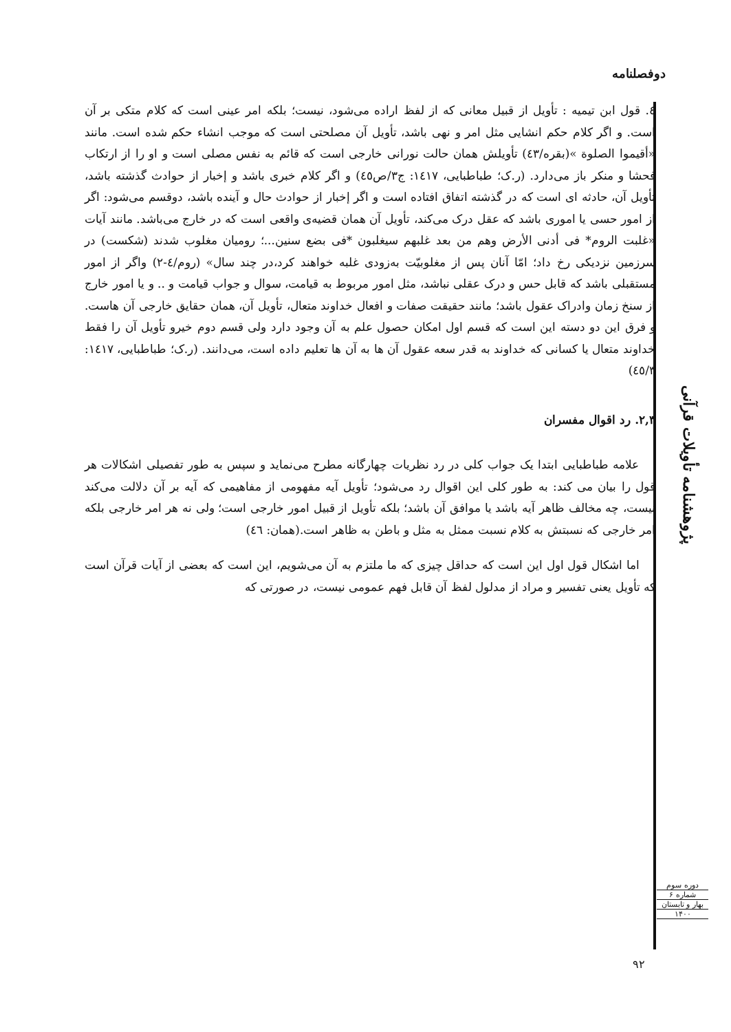دوفصلنامه
٤. قول ابن تيميه : تأویل از قبیل معانی که از لفظ اراده می‌شود، نیست؛ بلکه امر عینی است که کلام متکی بر آن است. و اگر کلام حکم انشایی مثل امر و نهی باشد، تأویل آن مصلحتی است که موجب انشاء حکم شده است. مانند «أقیموا الصلوة »(بقره/٤٣) تأویلش همان حالت نورانی خارجی است که قائم به نفس مصلی است و او را از ارتکاب فحشا و منکر باز می‌دارد. (ر.ک؛ طباطبایی، ١٤١٧: ج٣/ص٤٥) و اگر کلام خبری باشد و إخبار از حوادث گذشته باشد، تأویل آن، حادثه ای است که در گذشته اتفاق افتاده است و اگر إخبار از حوادث حال و آینده باشد، دوقسم می‌شود: اگر از امور حسی یا اموری باشد که عقل درک می‌کند، تأویل آن همان قضیه‌ی واقعی است که در خارج می‌باشد. مانند آیات «غلبت الروم* فی أدنی الأرض وهم من بعد غلبهم سیغلبون *فی بضع سنین...؛ رومیان مغلوب شدند (شکست) در سرزمین نزدیکی رخ داد؛ امّا آنان پس از مغلوبیّت به‌زودی غلبه خواهند کرد،در چند سال» (روم/٤-٢) واگر از امور مستقبلی باشد که قابل حس و درک عقلی نباشد، مثل امور مربوط به قیامت، سوال و جواب قیامت و .. و یا امور خارج از سنخ زمان وادراک عقول باشد؛ مانند حقیقت صفات و افعال خداوند متعال، تأویل آن، همان حقایق خارجی آن هاست. و فرق این دو دسته این است که قسم اول امکان حصول علم به آن وجود دارد ولی قسم دوم خیرو تأویل آن را فقط خداوند متعال یا کسانی که خداوند به قدر سعه عقول آن ها به آن ها تعلیم داده است، می‌دانند. (ر.ک؛ طباطبایی، ١٤١٧: ٤٥/٣)
٢,٣. رد اقوال مفسران
علامه طباطبایی ابتدا یک جواب کلی در رد نظریات چهارگانه مطرح می‌نماید و سپس به طور تفصیلی اشکالات هر قول را بیان می کند: به طور کلی این اقوال رد می‌شود؛ تأویل آیه مفهومی از مفاهیمی که آیه بر آن دلالت می‌کند نیست، چه مخالف ظاهر آیه باشد یا موافق آن باشد؛ بلکه تأویل از قبیل امور خارجی است؛ ولی نه هر امر خارجی بلکه امر خارجی که نسبتش به کلام نسبت ممثل به مثل و باطن به ظاهر است.(همان: ٤٦)
اما اشکال قول اول این است که حداقل چیزی که ما ملتزم به آن می‌شویم، این است که بعضی از آیات قرآن است که تأویل یعنی تفسیر و مراد از مدلول لفظ آن قابل فهم عمومی نیست، در صورتی که
پژوهشنامه تأویلات قرآنی
دوره سوم
شماره ۶
بهار و تابستان
۱۴۰۰
٩٢